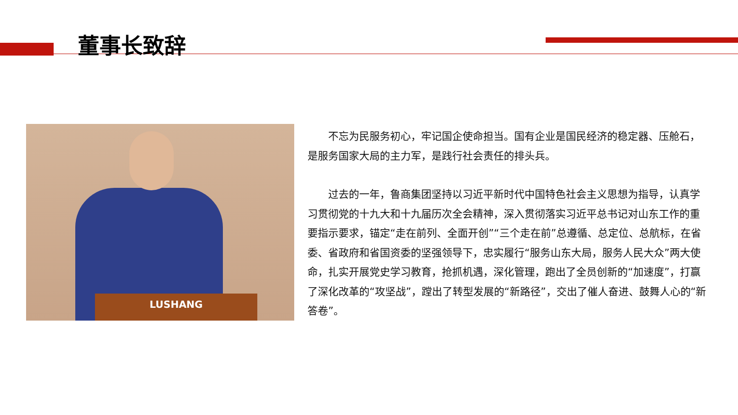董事长致辞
LUSHANG
  不忘为民服务初心，牢记国企使命担当。国有企业是国民经济的稳定器、压舱石，是服务国家大局的主力军，是践行社会责任的排头兵。
  过去的一年，鲁商集团坚持以习近平新时代中国特色社会主义思想为指导，认真学习贯彻党的十九大和十九届历次全会精神，深入贯彻落实习近平总书记对山东工作的重要指示要求，锚定“走在前列、全面开创”“三个走在前”总遵循、总定位、总航标，在省委、省政府和省国资委的坚强领导下，忠实履行“服务山东大局，服务人民大众”两大使命，扎实开展党史学习教育，抢抓机遇，深化管理，跑出了全员创新的“加速度”，打赢了深化改革的“攻坚战”，蹚出了转型发展的“新路径”，交出了催人奋进、鼓舞人心的“新答卷”。